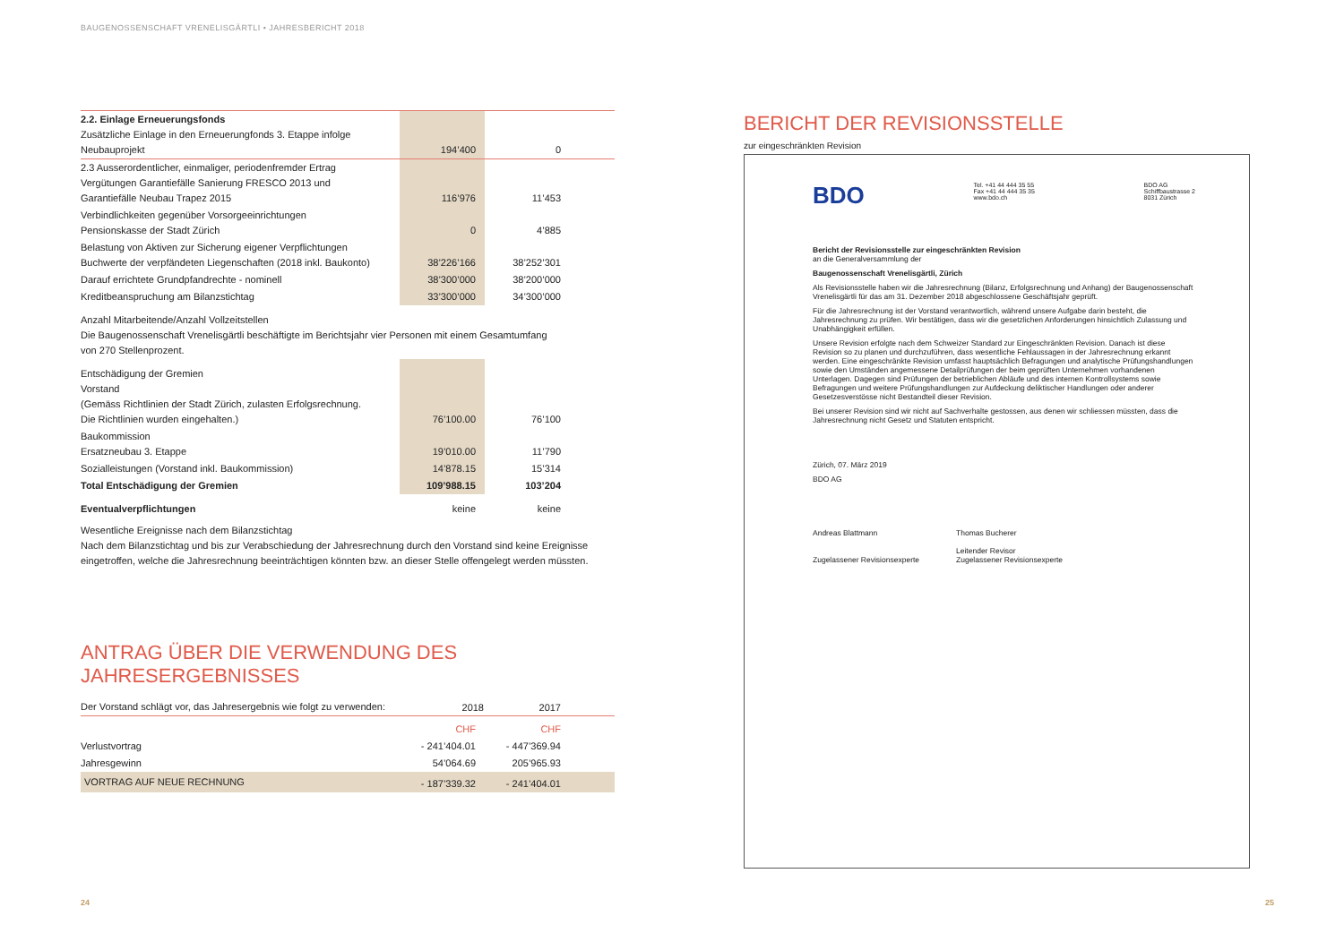BAUGENOSSENSCHAFT VRENELISGÄRTLI • JAHRESBERICHT 2018
| 2.2. Einlage Erneuerungsfonds Zusätzliche Einlage in den Erneuerungfonds 3. Etappe infolge Neubauprojekt | 194’400 | 0 | |
| 2.3 Ausserordentlicher, einmaliger, periodenfremder Ertrag Vergütungen Garantiefälle Sanierung FRESCO 2013 und Garantiefälle Neubau Trapez 2015 | 116’976 | 11’453 | |
| Verbindlichkeiten gegenüber Vorsorgeeinrichtungen Pensionskasse der Stadt Zürich | 0 | 4’885 | |
| Belastung von Aktiven zur Sicherung eigener Verpflichtungen Buchwerte der verpfändeten Liegenschaften (2018 inkl. Baukonto) | 38’226’166 | 38’252’301 | |
| Darauf errichtete Grundpfandrechte - nominell | 38’300’000 | 38’200’000 | |
| Kreditbeanspruchung am Bilanzstichtag | 33’300’000 | 34’300’000 | |
| Anzahl Mitarbeitende/Anzahl Vollzeitstellen Die Baugenossenschaft Vrenelisgärtli beschäftigte im Berichtsjahr vier Personen mit einem Gesamtumfang von 270 Stellenprozent. | | | |
| Entschädigung der Gremien Vorstand (Gemäss Richtlinien der Stadt Zürich, zulasten Erfolgsrechnung. Die Richtlinien wurden eingehalten.) | 76’100.00 | 76’100 | |
| Baukommission Ersatzneubau 3. Etappe | 19’010.00 | 11’790 | |
| Sozialleistungen (Vorstand inkl. Baukommission) | 14’878.15 | 15’314 | |
| Total Entschädigung der Gremien | 109’988.15 | 103’204 | |
| Eventualverpflichtungen | keine | keine | |
| Wesentliche Ereignisse nach dem Bilanzstichtag Nach dem Bilanzstichtag und bis zur Verabschiedung der Jahresrechnung durch den Vorstand sind keine Ereignisse eingetroffen, welche die Jahresrechnung beeinträchtigen könnten bzw. an dieser Stelle offengelegt werden müssten. | | | |
ANTRAG ÜBER DIE VERWENDUNG DES JAHRESERGEBNISSES
| Der Vorstand schlägt vor, das Jahresergebnis wie folgt zu verwenden: | 2018 | 2017 | |
| | CHF | CHF | |
| Verlustvortrag | - 241’404.01 | - 447’369.94 | |
| Jahresgewinn | 54’064.69 | 205’965.93 | |
| VORTRAG AUF NEUE RECHNUNG | - 187’339.32 | - 241’404.01 | |
BERICHT DER REVISIONSSTELLE
zur eingeschränkten Revision
BDO Tel. +41 44 444 35 55
Fax +41 44 444 35 35
www.bdo.ch BDO AG
Schiffbaustrasse 2
8031 Zürich
Bericht der Revisionsstelle zur eingeschränkten Revision
an die Generalversammlung der
Baugenossenschaft Vrenelisgärtli, Zürich
Als Revisionsstelle haben wir die Jahresrechnung (Bilanz, Erfolgsrechnung und Anhang) der Baugenossenschaft Vrenelisgärtli für das am 31. Dezember 2018 abgeschlossene Geschäftsjahr geprüft.
Für die Jahresrechnung ist der Vorstand verantwortlich, während unsere Aufgabe darin besteht, die Jahresrechnung zu prüfen. Wir bestätigen, dass wir die gesetzlichen Anforderungen hinsichtlich Zulassung und Unabhängigkeit erfüllen.
Unsere Revision erfolgte nach dem Schweizer Standard zur Eingeschränkten Revision. Danach ist diese Revision so zu planen und durchzuführen, dass wesentliche Fehlaussagen in der Jahresrechnung erkannt werden. Eine eingeschränkte Revision umfasst hauptsächlich Befragungen und analytische Prüfungshandlungen sowie den Umständen angemessene Detailprüfungen der beim geprüften Unternehmen vorhandenen Unterlagen. Dagegen sind Prüfungen der betrieblichen Abläufe und des internen Kontrollsystems sowie Befragungen und weitere Prüfungshandlungen zur Aufdeckung deliktischer Handlungen oder anderer Gesetzesverstösse nicht Bestandteil dieser Revision.
Bei unserer Revision sind wir nicht auf Sachverhalte gestossen, aus denen wir schliessen müssten, dass die Jahresrechnung nicht Gesetz und Statuten entspricht.
Zürich, 07. März 2019
BDO AG
Andreas Blattmann
Zugelassener Revisionsexperte
Thomas Bucherer
Leitender Revisor
Zugelassener Revisionsexperte
24 25